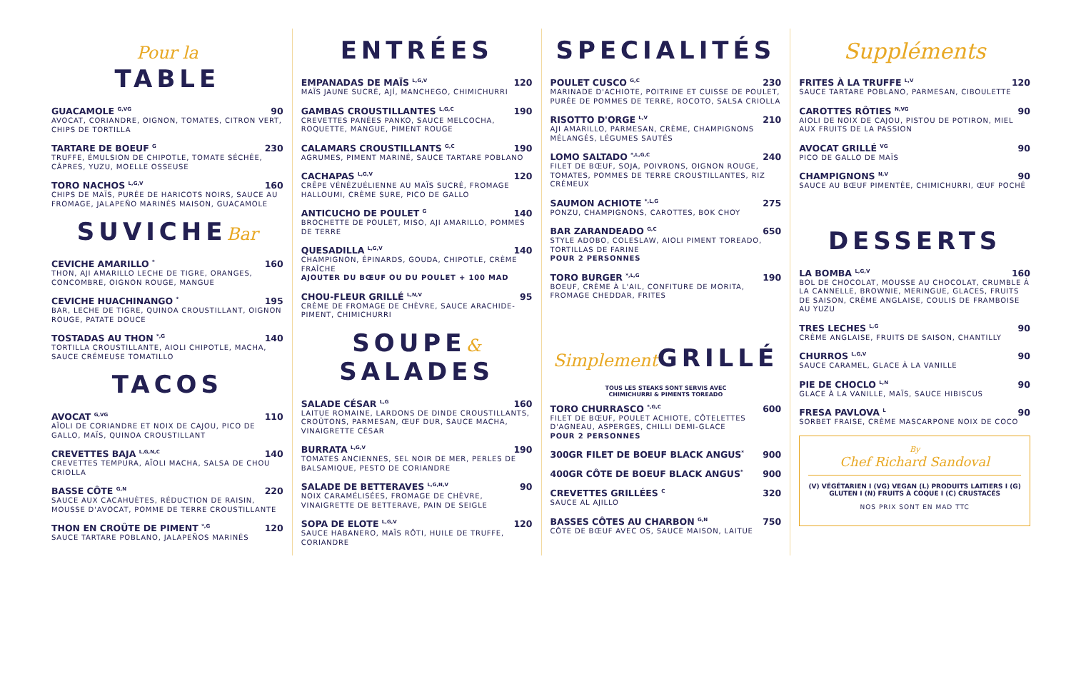Pour la
TABLE
GUACAMOLE <sup>G,VG</sup> 90
AVOCAT, CORIANDRE, OIGNON, TOMATES, CITRON VERT, CHIPS DE TORTILLA
TARTARE DE BOEUF <sup>G</sup> 230
TRUFFE, ÉMULSION DE CHIPOTLE, TOMATE SÉCHÉE, CÂPRES, YUZU, MOELLE OSSEUSE
TORO NACHOS <sup>L,G,V</sup> 160
CHIPS DE MAÏS, PURÉE DE HARICOTS NOIRS, SAUCE AU FROMAGE, JALAPEÑO MARINÉS MAISON, GUACAMOLE
SUVICHEBar
CEVICHE AMARILLO <sup>*</sup> 160
THON, AJI AMARILLO LECHE DE TIGRE, ORANGES, CONCOMBRE, OIGNON ROUGE, MANGUE
CEVICHE HUACHINANGO <sup>*</sup> 195
BAR, LECHE DE TIGRE, QUINOA CROUSTILLANT, OIGNON ROUGE, PATATE DOUCE
TOSTADAS AU THON <sup>*,G</sup> 140
TORTILLA CROUSTILLANTE, AIOLI CHIPOTLE, MACHA, SAUCE CRÉMEUSE TOMATILLO
TACOS
AVOCAT <sup>G,VG</sup> 110
AÏOLI DE CORIANDRE ET NOIX DE CAJOU, PICO DE GALLO, MAÏS, QUINOA CROUSTILLANT
CREVETTES BAJA <sup>L,G,N,C</sup> 140
CREVETTES TEMPURA, AÏOLI MACHA, SALSA DE CHOU CRIOLLA
BASSE CÔTE <sup>G,N</sup> 220
SAUCE AUX CACAHUÈTES, RÉDUCTION DE RAISIN, MOUSSE D'AVOCAT, POMME DE TERRE CROUSTILLANTE
THON EN CROÛTE DE PIMENT <sup>*,G</sup> 120
SAUCE TARTARE POBLANO, JALAPEÑOS MARINÉS
ENTRÉES
EMPANADAS DE MAÏS <sup>L,G,V</sup> 120
MAÏS JAUNE SUCRÉ, AJÍ, MANCHEGO, CHIMICHURRI
GAMBAS CROUSTILLANTES <sup>L,G,C</sup> 190
CREVETTES PANÉES PANKO, SAUCE MELCOCHA, ROQUETTE, MANGUE, PIMENT ROUGE
CALAMARS CROUSTILLANTS <sup>G,C</sup> 190
AGRUMES, PIMENT MARINÉ, SAUCE TARTARE POBLANO
CACHAPAS <sup>L,G,V</sup> 120
CRÊPE VÉNÉZUÉLIENNE AU MAÏS SUCRÉ, FROMAGE HALLOUMI, CRÈME SURE, PICO DE GALLO
ANTICUCHO DE POULET <sup>G</sup> 140
BROCHETTE DE POULET, MISO, AJI AMARILLO, POMMES DE TERRE
QUESADILLA <sup>L,G,V</sup> 140
CHAMPIGNON, ÉPINARDS, GOUDA, CHIPOTLE, CRÈME FRAÎCHE
AJOUTER DU BŒUF OU DU POULET + 100 MAD
CHOU-FLEUR GRILLÉ <sup>L,N,V</sup> 95
CRÈME DE FROMAGE DE CHÈVRE, SAUCE ARACHIDE-PIMENT, CHIMICHURRI
SOUPE& SALADES
SALADE CÉSAR <sup>L,G</sup> 160
LAITUE ROMAINE, LARDONS DE DINDE CROUSTILLANTS, CROÛTONS, PARMESAN, ŒUF DUR, SAUCE MACHA, VINAIGRETTE CÉSAR
BURRATA <sup>L,G,V</sup> 190
TOMATES ANCIENNES, SEL NOIR DE MER, PERLES DE BALSAMIQUE, PESTO DE CORIANDRE
SALADE DE BETTERAVES <sup>L,G,N,V</sup> 90
NOIX CARAMÉLISÉES, FROMAGE DE CHÈVRE, VINAIGRETTE DE BETTERAVE, PAIN DE SEIGLE
SOPA DE ELOTE <sup>L,G,V</sup> 120
SAUCE HABANERO, MAÏS RÔTI, HUILE DE TRUFFE, CORIANDRE
SPECIALITÉS
POULET CUSCO <sup>G,C</sup> 230
MARINADE D'ACHIOTE, POITRINE ET CUISSE DE POULET, PURÉE DE POMMES DE TERRE, ROCOTO, SALSA CRIOLLA
RISOTTO D'ORGE <sup>L,V</sup> 210
AJI AMARILLO, PARMESAN, CRÈME, CHAMPIGNONS MÉLANGÉS, LÉGUMES SAUTÉS
LOMO SALTADO <sup>*,L,G,C</sup> 240
FILET DE BŒUF, SOJA, POIVRONS, OIGNON ROUGE, TOMATES, POMMES DE TERRE CROUSTILLANTES, RIZ CRÉMEUX
SAUMON ACHIOTE <sup>*,L,G</sup> 275
PONZU, CHAMPIGNONS, CAROTTES, BOK CHOY
BAR ZARANDEADO <sup>G,C</sup> 650
STYLE ADOBO, COLESLAW, AIOLI PIMENT TOREADO, TORTILLAS DE FARINE
POUR 2 PERSONNES
TORO BURGER <sup>*,L,G</sup> 190
BOEUF, CRÈME À L'AIL, CONFITURE DE MORITA, FROMAGE CHEDDAR, FRITES
Simplement GRILLÉ
TOUS LES STEAKS SONT SERVIS AVEC
CHIMICHURRI & PIMENTS TOREADO
TORO CHURRASCO <sup>*,G,C</sup> 600
FILET DE BŒUF, POULET ACHIOTE, CÔTELETTES D'AGNEAU, ASPERGES, CHILLI DEMI-GLACE
POUR 2 PERSONNES
300GR FILET DE BOEUF BLACK ANGUS<sup>*</sup> 900
400GR CÔTE DE BOEUF BLACK ANGUS<sup>*</sup> 900
CREVETTES GRILLÉES <sup>C</sup> 320
SAUCE AL AJILLO
BASSES CÔTES AU CHARBON <sup>G,N</sup> 750
CÔTE DE BŒUF AVEC OS, SAUCE MAISON, LAITUE
Suppléments
FRITES À LA TRUFFE <sup>L,V</sup> 120
SAUCE TARTARE POBLANO, PARMESAN, CIBOULETTE
CAROTTES RÔTIES <sup>N,VG</sup> 90
AIOLI DE NOIX DE CAJOU, PISTOU DE POTIRON, MIEL AUX FRUITS DE LA PASSION
AVOCAT GRILLÉ <sup>VG</sup> 90
PICO DE GALLO DE MAÏS
CHAMPIGNONS <sup>N,V</sup> 90
SAUCE AU BŒUF PIMENTÉE, CHIMICHURRI, ŒUF POCHÉ
DESSERTS
LA BOMBA <sup>L,G,V</sup> 160
BOL DE CHOCOLAT, MOUSSE AU CHOCOLAT, CRUMBLE À LA CANNELLE, BROWNIE, MERINGUE, GLACES, FRUITS DE SAISON, CRÈME ANGLAISE, COULIS DE FRAMBOISE AU YUZU
TRES LECHES <sup>L,G</sup> 90
CRÈME ANGLAISE, FRUITS DE SAISON, CHANTILLY
CHURROS <sup>L,G,V</sup> 90
SAUCE CARAMEL, GLACE À LA VANILLE
PIE DE CHOCLO <sup>L,N</sup> 90
GLACE À LA VANILLE, MAÏS, SAUCE HIBISCUS
FRESA PAVLOVA <sup>L</sup> 90
SORBET FRAISE, CRÈME MASCARPONE NOIX DE COCO
By
Chef Richard Sandoval
(V) VÉGÉTARIEN I (VG) VEGAN (L) PRODUITS LAITIERS I (G) GLUTEN I (N) FRUITS À COQUE I (C) CRUSTACÉS
NOS PRIX SONT EN MAD TTC